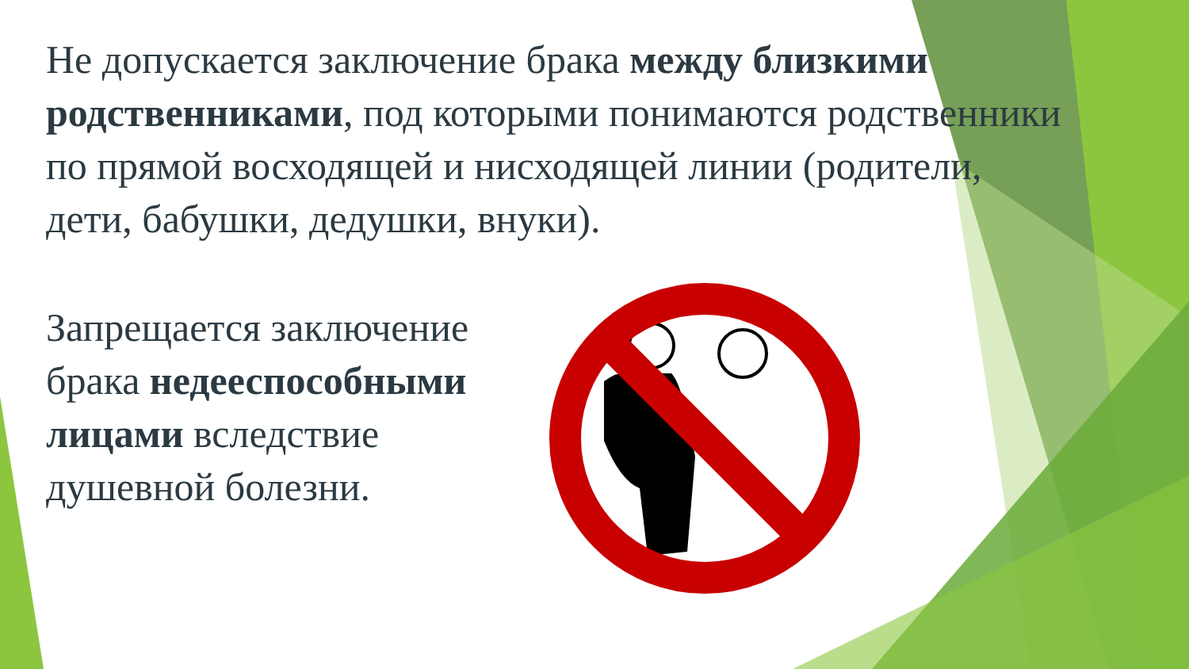Не допускается заключение брака между близкими родственниками, под которыми понимаются родственники по прямой восходящей и нисходящей линии (родители, дети, бабушки, дедушки, внуки).
Запрещается заключение брака недееспособными лицами вследствие душевной болезни.